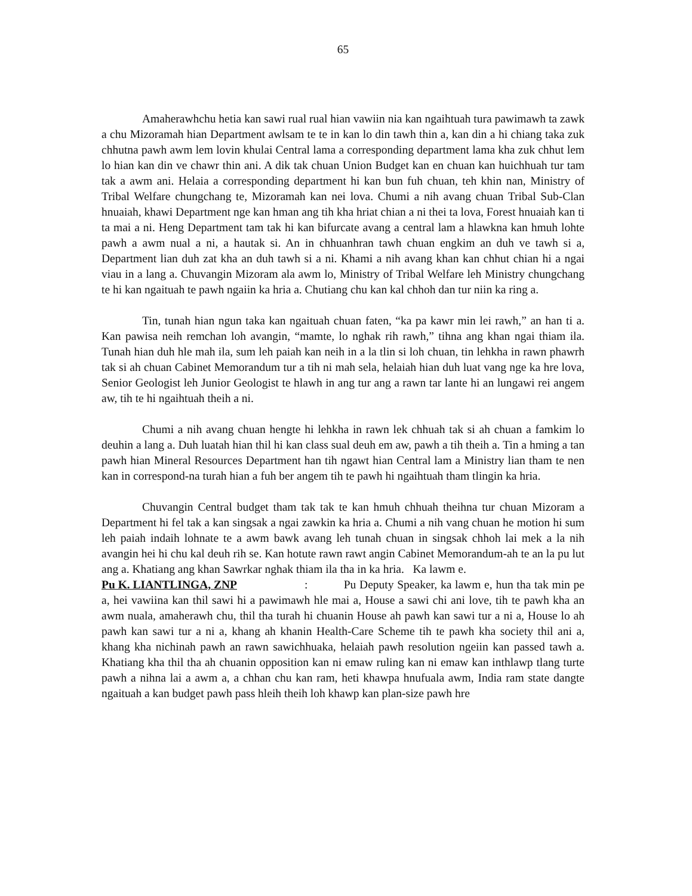65
Amaherawhchu hetia kan sawi rual rual hian vawiin nia kan ngaihtuah tura pawimawh ta zawk a chu Mizoramah hian Department awlsam te te in kan lo din tawh thin a, kan din a hi chiang taka zuk chhutna pawh awm lem lovin khulai Central lama a corresponding department lama kha zuk chhut lem lo hian kan din ve chawr thin ani. A dik tak chuan Union Budget kan en chuan kan huichhuah tur tam tak a awm ani. Helaia a corresponding department hi kan bun fuh chuan, teh khin nan, Ministry of Tribal Welfare chungchang te, Mizoramah kan nei lova. Chumi a nih avang chuan Tribal Sub-Clan hnuaiah, khawi Department nge kan hman ang tih kha hriat chian a ni thei ta lova, Forest hnuaiah kan ti ta mai a ni. Heng Department tam tak hi kan bifurcate avang a central lam a hlawkna kan hmuh lohte pawh a awm nual a ni, a hautak si. An in chhuanhran tawh chuan engkim an duh ve tawh si a, Department lian duh zat kha an duh tawh si a ni. Khami a nih avang khan kan chhut chian hi a ngai viau in a lang a. Chuvangin Mizoram ala awm lo, Ministry of Tribal Welfare leh Ministry chungchang te hi kan ngaituah te pawh ngaiin ka hria a. Chutiang chu kan kal chhoh dan tur niin ka ring a.
Tin, tunah hian ngun taka kan ngaituah chuan faten, “ka pa kawr min lei rawh,” an han ti a. Kan pawisa neih remchan loh avangin, “mamte, lo nghak rih rawh,” tihna ang khan ngai thiam ila. Tunah hian duh hle mah ila, sum leh paiah kan neih in a la tlin si loh chuan, tin lehkha in rawn phawrh tak si ah chuan Cabinet Memorandum tur a tih ni mah sela, helaiah hian duh luat vang nge ka hre lova, Senior Geologist leh Junior Geologist te hlawh in ang tur ang a rawn tar lante hi an lungawi rei angem aw, tih te hi ngaihtuah theih a ni.
Chumi a nih avang chuan hengte hi lehkha in rawn lek chhuah tak si ah chuan a famkim lo deuhin a lang a. Duh luatah hian thil hi kan class sual deuh em aw, pawh a tih theih a. Tin a hming a tan pawh hian Mineral Resources Department han tih ngawt hian Central lam a Ministry lian tham te nen kan in correspond-na turah hian a fuh ber angem tih te pawh hi ngaihtuah tham tlingin ka hria.
Chuvangin Central budget tham tak tak te kan hmuh chhuah theihna tur chuan Mizoram a Department hi fel tak a kan singsak a ngai zawkin ka hria a. Chumi a nih vang chuan he motion hi sum leh paiah indaih lohnate te a awm bawk avang leh tunah chuan in singsak chhoh lai mek a la nih avangin hei hi chu kal deuh rih se. Kan hotute rawn rawt angin Cabinet Memorandum-ah te an la pu lut ang a. Khatiang ang khan Sawrkar nghak thiam ila tha in ka hria. Ka lawm e.
Pu K. LIANTLINGA, ZNP: Pu Deputy Speaker, ka lawm e, hun tha tak min pe a, hei vawiina kan thil sawi hi a pawimawh hle mai a, House a sawi chi ani love, tih te pawh kha an awm nuala, amaherawh chu, thil tha turah hi chuanin House ah pawh kan sawi tur a ni a, House lo ah pawh kan sawi tur a ni a, khang ah khanin Health-Care Scheme tih te pawh kha society thil ani a, khang kha nichinah pawh an rawn sawichhuaka, helaiah pawh resolution ngeiin kan passed tawh a. Khatiang kha thil tha ah chuanin opposition kan ni emaw ruling kan ni emaw kan inthlawp tlang turte pawh a nihna lai a awm a, a chhan chu kan ram, heti khawpa hnufuala awm, India ram state dangte ngaituah a kan budget pawh pass hleih theih loh khawp kan plan-size pawh hre